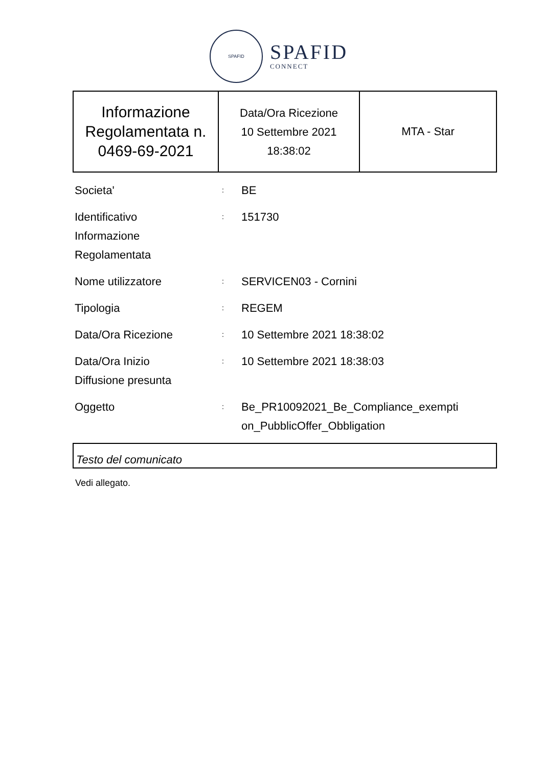SPAFID
SPAFID
CONNECT
| Informazione Regolamentata n. 0469-69-2021 | Data/Ora Ricezione 10 Settembre 2021 18:38:02 | MTA - Star |
| Societa' | : | BE |
| Identificativo Informazione Regolamentata | : | 151730 |
| Nome utilizzatore | : | SERVICEN03 - Cornini |
| Tipologia | : | REGEM |
| Data/Ora Ricezione | : | 10 Settembre 2021 18:38:02 |
| Data/Ora Inizio Diffusione presunta | : | 10 Settembre 2021 18:38:03 |
| Oggetto | : | Be_PR10092021_Be_Compliance_exempti on_PubblicOffer_Obbligation |
Testo del comunicato
Vedi allegato.